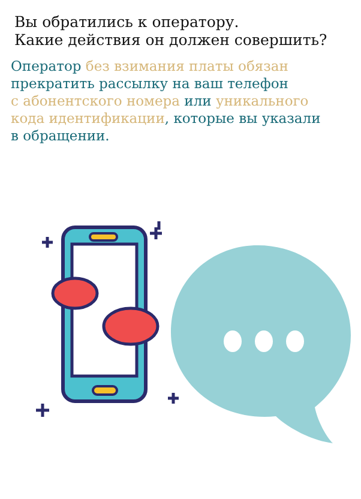Вы обратились к оператору.
Какие действия он должен совершить?
Оператор без взимания платы обязан
прекратить рассылку на ваш телефон
с абонентского номера или уникального
кода идентификации, которые вы указали
в обращении.